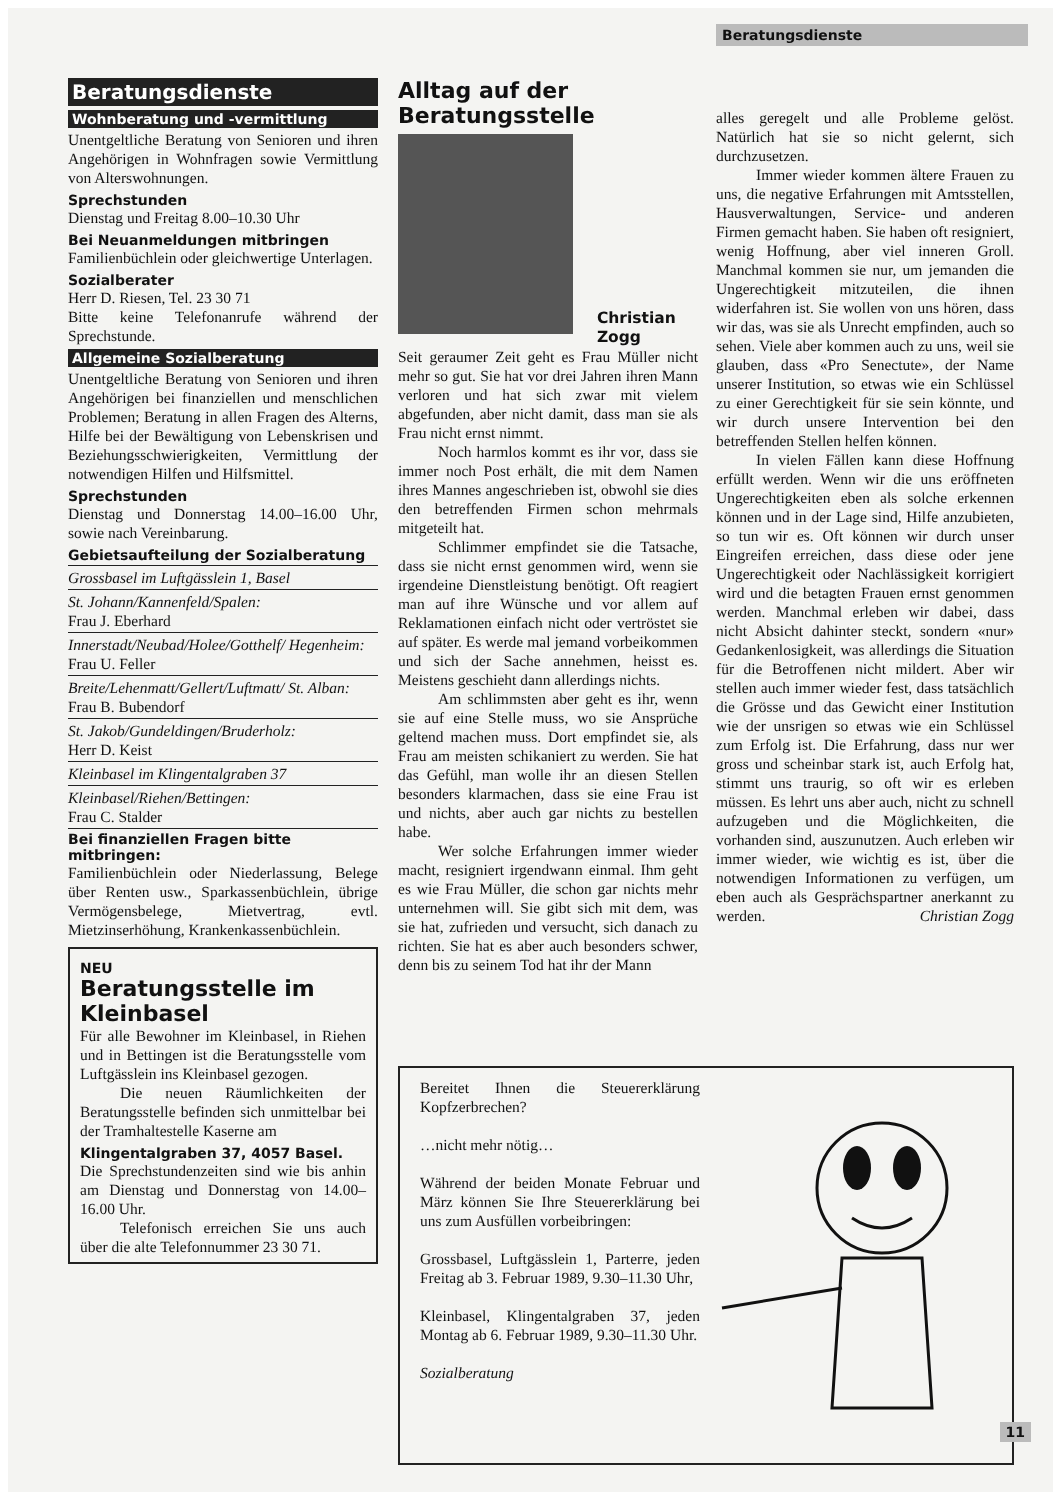Beratungsdienste
Beratungsdienste
Wohnberatung und -vermittlung
Unentgeltliche Beratung von Senioren und ihren Angehörigen in Wohnfragen sowie Vermittlung von Alterswohnungen.
Sprechstunden
Dienstag und Freitag 8.00–10.30 Uhr
Bei Neuanmeldungen mitbringen
Familienbüchlein oder gleichwertige Unterlagen.
Sozialberater
Herr D. Riesen, Tel. 23 30 71
Bitte keine Telefonanrufe während der Sprechstunde.
Allgemeine Sozialberatung
Unentgeltliche Beratung von Senioren und ihren Angehörigen bei finanziellen und menschlichen Problemen; Beratung in allen Fragen des Alterns, Hilfe bei der Bewältigung von Lebenskrisen und Beziehungsschwierigkeiten, Vermittlung der notwendigen Hilfen und Hilfsmittel.
Sprechstunden
Dienstag und Donnerstag 14.00–16.00 Uhr, sowie nach Vereinbarung.
Gebietsaufteilung der Sozialberatung
Grossbasel im Luftgässlein 1, Basel
St. Johann/Kannenfeld/Spalen:
Frau J. Eberhard
Innerstadt/Neubad/Holee/Gotthelf/ Hegenheim:
Frau U. Feller
Breite/Lehenmatt/Gellert/Luftmatt/ St. Alban:
Frau B. Bubendorf
St. Jakob/Gundeldingen/Bruderholz:
Herr D. Keist
Kleinbasel im Klingentalgraben 37
Kleinbasel/Riehen/Bettingen:
Frau C. Stalder
Bei finanziellen Fragen bitte mitbringen:
Familienbüchlein oder Niederlassung, Belege über Renten usw., Sparkassenbüchlein, übrige Vermögensbelege, Mietvertrag, evtl. Mietzinserhöhung, Krankenkassenbüchlein.
NEU
Beratungsstelle im Kleinbasel
Für alle Bewohner im Kleinbasel, in Riehen und in Bettingen ist die Beratungsstelle vom Luftgässlein ins Kleinbasel gezogen.
Die neuen Räumlichkeiten der Beratungsstelle befinden sich unmittelbar bei der Tramhaltestelle Kaserne am
Klingentalgraben 37, 4057 Basel.
Die Sprechstundenzeiten sind wie bis anhin am Dienstag und Donnerstag von 14.00–16.00 Uhr.
Telefonisch erreichen Sie uns auch über die alte Telefonnummer 23 30 71.
Alltag auf der Beratungsstelle
Christian
Zogg
Seit geraumer Zeit geht es Frau Müller nicht mehr so gut. Sie hat vor drei Jahren ihren Mann verloren und hat sich zwar mit vielem abgefunden, aber nicht damit, dass man sie als Frau nicht ernst nimmt.
Noch harmlos kommt es ihr vor, dass sie immer noch Post erhält, die mit dem Namen ihres Mannes angeschrieben ist, obwohl sie dies den betreffenden Firmen schon mehrmals mitgeteilt hat.
Schlimmer empfindet sie die Tatsache, dass sie nicht ernst genommen wird, wenn sie irgendeine Dienstleistung benötigt. Oft reagiert man auf ihre Wünsche und vor allem auf Reklamationen einfach nicht oder vertröstet sie auf später. Es werde mal jemand vorbeikommen und sich der Sache annehmen, heisst es. Meistens geschieht dann allerdings nichts.
Am schlimmsten aber geht es ihr, wenn sie auf eine Stelle muss, wo sie Ansprüche geltend machen muss. Dort empfindet sie, als Frau am meisten schikaniert zu werden. Sie hat das Gefühl, man wolle ihr an diesen Stellen besonders klarmachen, dass sie eine Frau ist und nichts, aber auch gar nichts zu bestellen habe.
Wer solche Erfahrungen immer wieder macht, resigniert irgendwann einmal. Ihm geht es wie Frau Müller, die schon gar nichts mehr unternehmen will. Sie gibt sich mit dem, was sie hat, zufrieden und versucht, sich danach zu richten. Sie hat es aber auch besonders schwer, denn bis zu seinem Tod hat ihr der Mann
alles geregelt und alle Probleme gelöst. Natürlich hat sie so nicht gelernt, sich durchzusetzen.
Immer wieder kommen ältere Frauen zu uns, die negative Erfahrungen mit Amtsstellen, Hausverwaltungen, Service- und anderen Firmen gemacht haben. Sie haben oft resigniert, wenig Hoffnung, aber viel inneren Groll. Manchmal kommen sie nur, um jemanden die Ungerechtigkeit mitzuteilen, die ihnen widerfahren ist. Sie wollen von uns hören, dass wir das, was sie als Unrecht empfinden, auch so sehen. Viele aber kommen auch zu uns, weil sie glauben, dass «Pro Senectute», der Name unserer Institution, so etwas wie ein Schlüssel zu einer Gerechtigkeit für sie sein könnte, und wir durch unsere Intervention bei den betreffenden Stellen helfen können.
In vielen Fällen kann diese Hoffnung erfüllt werden. Wenn wir die uns eröffneten Ungerechtigkeiten eben als solche erkennen können und in der Lage sind, Hilfe anzubieten, so tun wir es. Oft können wir durch unser Eingreifen erreichen, dass diese oder jene Ungerechtigkeit oder Nachlässigkeit korrigiert wird und die betagten Frauen ernst genommen werden. Manchmal erleben wir dabei, dass nicht Absicht dahinter steckt, sondern «nur» Gedankenlosigkeit, was allerdings die Situation für die Betroffenen nicht mildert. Aber wir stellen auch immer wieder fest, dass tatsächlich die Grösse und das Gewicht einer Institution wie der unsrigen so etwas wie ein Schlüssel zum Erfolg ist. Die Erfahrung, dass nur wer gross und scheinbar stark ist, auch Erfolg hat, stimmt uns traurig, so oft wir es erleben müssen. Es lehrt uns aber auch, nicht zu schnell aufzugeben und die Möglichkeiten, die vorhanden sind, auszunutzen. Auch erleben wir immer wieder, wie wichtig es ist, über die notwendigen Informationen zu verfügen, um eben auch als Gesprächspartner anerkannt zu werden. Christian Zogg
Bereitet Ihnen die Steuererklärung Kopfzerbrechen?
…nicht mehr nötig…
Während der beiden Monate Februar und März können Sie Ihre Steuererklärung bei uns zum Ausfüllen vorbeibringen:
Grossbasel, Luftgässlein 1, Parterre, jeden Freitag ab 3. Februar 1989, 9.30–11.30 Uhr,
Kleinbasel, Klingentalgraben 37, jeden Montag ab 6. Februar 1989, 9.30–11.30 Uhr.
Sozialberatung
11